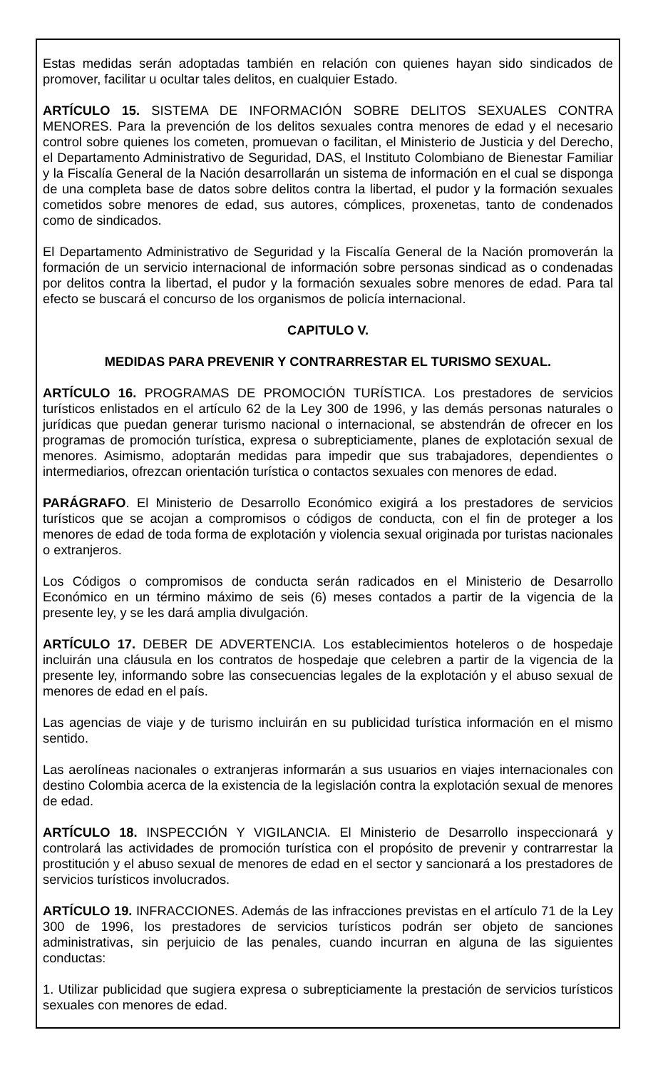Estas medidas serán adoptadas también en relación con quienes hayan sido sindicados de promover, facilitar u ocultar tales delitos, en cualquier Estado.
ARTÍCULO 15. SISTEMA DE INFORMACIÓN SOBRE DELITOS SEXUALES CONTRA MENORES. Para la prevención de los delitos sexuales contra menores de edad y el necesario control sobre quienes los cometen, promuevan o facilitan, el Ministerio de Justicia y del Derecho, el Departamento Administrativo de Seguridad, DAS, el Instituto Colombiano de Bienestar Familiar y la Fiscalía General de la Nación desarrollarán un sistema de información en el cual se disponga de una completa base de datos sobre delitos contra la libertad, el pudor y la formación sexuales cometidos sobre menores de edad, sus autores, cómplices, proxenetas, tanto de condenados como de sindicados.
El Departamento Administrativo de Seguridad y la Fiscalía General de la Nación promoverán la formación de un servicio internacional de información sobre personas sindicad as o condenadas por delitos contra la libertad, el pudor y la formación sexuales sobre menores de edad. Para tal efecto se buscará el concurso de los organismos de policía internacional.
CAPITULO V.
MEDIDAS PARA PREVENIR Y CONTRARRESTAR EL TURISMO SEXUAL.
ARTÍCULO 16. PROGRAMAS DE PROMOCIÓN TURÍSTICA. Los prestadores de servicios turísticos enlistados en el artículo 62 de la Ley 300 de 1996, y las demás personas naturales o jurídicas que puedan generar turismo nacional o internacional, se abstendrán de ofrecer en los programas de promoción turística, expresa o subrepticiamente, planes de explotación sexual de menores. Asimismo, adoptarán medidas para impedir que sus trabajadores, dependientes o intermediarios, ofrezcan orientación turística o contactos sexuales con menores de edad.
PARÁGRAFO. El Ministerio de Desarrollo Económico exigirá a los prestadores de servicios turísticos que se acojan a compromisos o códigos de conducta, con el fin de proteger a los menores de edad de toda forma de explotación y violencia sexual originada por turistas nacionales o extranjeros.
Los Códigos o compromisos de conducta serán radicados en el Ministerio de Desarrollo Económico en un término máximo de seis (6) meses contados a partir de la vigencia de la presente ley, y se les dará amplia divulgación.
ARTÍCULO 17. DEBER DE ADVERTENCIA. Los establecimientos hoteleros o de hospedaje incluirán una cláusula en los contratos de hospedaje que celebren a partir de la vigencia de la presente ley, informando sobre las consecuencias legales de la explotación y el abuso sexual de menores de edad en el país.
Las agencias de viaje y de turismo incluirán en su publicidad turística información en el mismo sentido.
Las aerolíneas nacionales o extranjeras informarán a sus usuarios en viajes internacionales con destino Colombia acerca de la existencia de la legislación contra la explotación sexual de menores de edad.
ARTÍCULO 18. INSPECCIÓN Y VIGILANCIA. El Ministerio de Desarrollo inspeccionará y controlará las actividades de promoción turística con el propósito de prevenir y contrarrestar la prostitución y el abuso sexual de menores de edad en el sector y sancionará a los prestadores de servicios turísticos involucrados.
ARTÍCULO 19. INFRACCIONES. Además de las infracciones previstas en el artículo 71 de la Ley 300 de 1996, los prestadores de servicios turísticos podrán ser objeto de sanciones administrativas, sin perjuicio de las penales, cuando incurran en alguna de las siguientes conductas:
1. Utilizar publicidad que sugiera expresa o subrepticiamente la prestación de servicios turísticos sexuales con menores de edad.